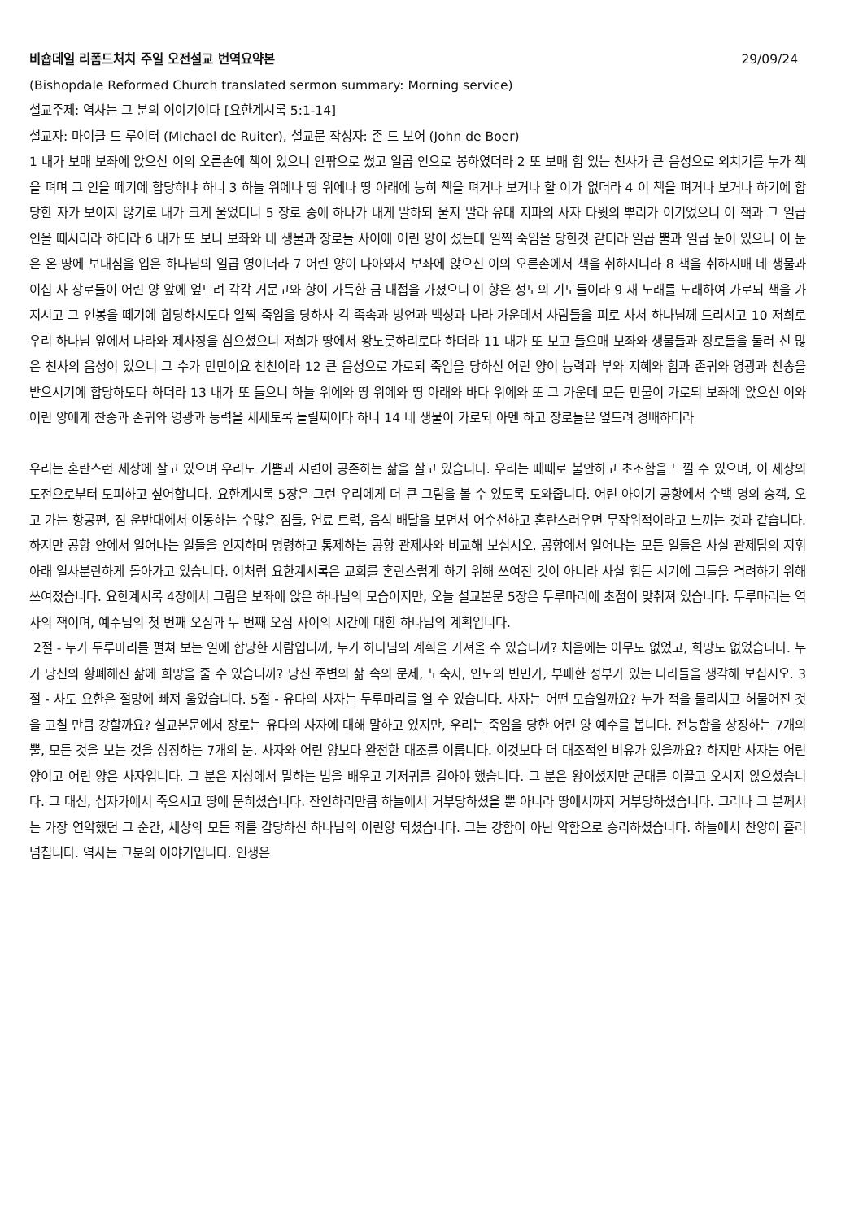비숍데일 리폼드처치 주일 오전설교 번역요약본 29/09/24
(Bishopdale Reformed Church translated sermon summary: Morning service)
설교주제: 역사는 그 분의 이야기이다 [요한계시록 5:1-14]
설교자: 마이클 드 루이터 (Michael de Ruiter), 설교문 작성자: 존 드 보어 (John de Boer)
1 내가 보매 보좌에 앉으신 이의 오른손에 책이 있으니 안팎으로 썼고 일곱 인으로 봉하였더라 2 또 보매 힘 있는 천사가 큰 음성으로 외치기를 누가 책을 펴며 그 인을 떼기에 합당하냐 하니 3 하늘 위에나 땅 위에나 땅 아래에 능히 책을 펴거나 보거나 할 이가 없더라 4 이 책을 펴거나 보거나 하기에 합당한 자가 보이지 않기로 내가 크게 울었더니 5 장로 중에 하나가 내게 말하되 울지 말라 유대 지파의 사자 다윗의 뿌리가 이기었으니 이 책과 그 일곱 인을 떼시리라 하더라 6 내가 또 보니 보좌와 네 생물과 장로들 사이에 어린 양이 섰는데 일찍 죽임을 당한것 같더라 일곱 뿔과 일곱 눈이 있으니 이 눈은 온 땅에 보내심을 입은 하나님의 일곱 영이더라 7 어린 양이 나아와서 보좌에 앉으신 이의 오른손에서 책을 취하시니라 8 책을 취하시매 네 생물과 이십 사 장로들이 어린 양 앞에 엎드려 각각 거문고와 향이 가득한 금 대접을 가졌으니 이 향은 성도의 기도들이라 9 새 노래를 노래하여 가로되 책을 가지시고 그 인봉을 떼기에 합당하시도다 일찍 죽임을 당하사 각 족속과 방언과 백성과 나라 가운데서 사람들을 피로 사서 하나님께 드리시고 10 저희로 우리 하나님 앞에서 나라와 제사장을 삼으셨으니 저희가 땅에서 왕노릇하리로다 하더라 11 내가 또 보고 들으매 보좌와 생물들과 장로들을 둘러 선 많은 천사의 음성이 있으니 그 수가 만만이요 천천이라 12 큰 음성으로 가로되 죽임을 당하신 어린 양이 능력과 부와 지혜와 힘과 존귀와 영광과 찬송을 받으시기에 합당하도다 하더라 13 내가 또 들으니 하늘 위에와 땅 위에와 땅 아래와 바다 위에와 또 그 가운데 모든 만물이 가로되 보좌에 앉으신 이와 어린 양에게 찬송과 존귀와 영광과 능력을 세세토록 돌릴찌어다 하니 14 네 생물이 가로되 아멘 하고 장로들은 엎드려 경배하더라
우리는 혼란스런 세상에 살고 있으며 우리도 기쁨과 시련이 공존하는 삶을 살고 있습니다. 우리는 때때로 불안하고 초조함을 느낄 수 있으며, 이 세상의 도전으로부터 도피하고 싶어합니다. 요한계시록 5장은 그런 우리에게 더 큰 그림을 볼 수 있도록 도와줍니다. 어린 아이기 공항에서 수백 명의 승객, 오고 가는 항공편, 짐 운반대에서 이동하는 수많은 짐들, 연료 트럭, 음식 배달을 보면서 어수선하고 혼란스러우면 무작위적이라고 느끼는 것과 같습니다. 하지만 공항 안에서 일어나는 일들을 인지하며 명령하고 통제하는 공항 관제사와 비교해 보십시오. 공항에서 일어나는 모든 일들은 사실 관제탑의 지휘 아래 일사분란하게 돌아가고 있습니다. 이처럼 요한계시록은 교회를 혼란스럽게 하기 위해 쓰여진 것이 아니라 사실 힘든 시기에 그들을 격려하기 위해 쓰여졌습니다. 요한계시록 4장에서 그림은 보좌에 앉은 하나님의 모습이지만, 오늘 설교본문 5장은 두루마리에 초점이 맞춰져 있습니다. 두루마리는 역사의 책이며, 예수님의 첫 번째 오심과 두 번째 오심 사이의 시간에 대한 하나님의 계획입니다.
2절 - 누가 두루마리를 펼쳐 보는 일에 합당한 사람입니까, 누가 하나님의 계획을 가져올 수 있습니까? 처음에는 아무도 없었고, 희망도 없었습니다. 누가 당신의 황폐해진 삶에 희망을 줄 수 있습니까? 당신 주변의 삶 속의 문제, 노숙자, 인도의 빈민가, 부패한 정부가 있는 나라들을 생각해 보십시오. 3절 - 사도 요한은 절망에 빠져 울었습니다. 5절 - 유다의 사자는 두루마리를 열 수 있습니다. 사자는 어떤 모습일까요? 누가 적을 물리치고 허물어진 것을 고칠 만큼 강할까요? 설교본문에서 장로는 유다의 사자에 대해 말하고 있지만, 우리는 죽임을 당한 어린 양 예수를 봅니다. 전능함을 상징하는 7개의 뿔, 모든 것을 보는 것을 상징하는 7개의 눈. 사자와 어린 양보다 완전한 대조를 이룹니다. 이것보다 더 대조적인 비유가 있을까요? 하지만 사자는 어린 양이고 어린 양은 사자입니다. 그 분은 지상에서 말하는 법을 배우고 기저귀를 갈아야 했습니다. 그 분은 왕이셨지만 군대를 이끌고 오시지 않으셨습니다. 그 대신, 십자가에서 죽으시고 땅에 묻히셨습니다. 잔인하리만큼 하늘에서 거부당하셨을 뿐 아니라 땅에서까지 거부당하셨습니다. 그러나 그 분께서는 가장 연약했던 그 순간, 세상의 모든 죄를 감당하신 하나님의 어린양 되셨습니다. 그는 강함이 아닌 약함으로 승리하셨습니다. 하늘에서 찬양이 흘러넘칩니다. 역사는 그분의 이야기입니다. 인생은